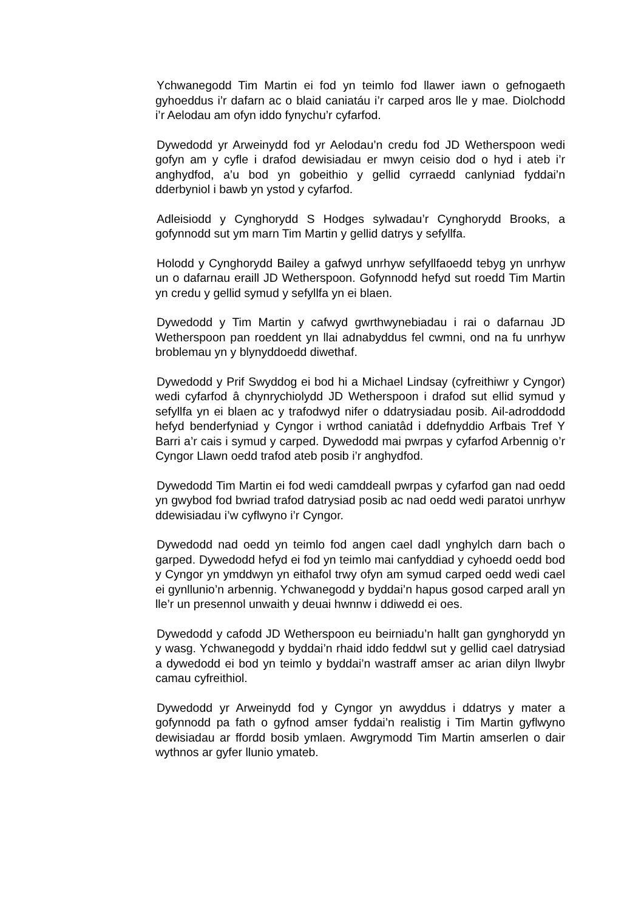Ychwanegodd Tim Martin ei fod yn teimlo fod llawer iawn o gefnogaeth gyhoeddus i’r dafarn ac o blaid caniatáu i’r carped aros lle y mae. Diolchodd i’r Aelodau am ofyn iddo fynychu’r cyfarfod.
Dywedodd yr Arweinydd fod yr Aelodau’n credu fod JD Wetherspoon wedi gofyn am y cyfle i drafod dewisiadau er mwyn ceisio dod o hyd i ateb i’r anghydfod, a’u bod yn gobeithio y gellid cyrraedd canlyniad fyddai’n dderbyniol i bawb yn ystod y cyfarfod.
Adleisiodd y Cynghorydd S Hodges sylwadau’r Cynghorydd Brooks, a gofynnodd sut ym marn Tim Martin y gellid datrys y sefyllfa.
Holodd y Cynghorydd Bailey a gafwyd unrhyw sefyllfaoedd tebyg yn unrhyw un o dafarnau eraill JD Wetherspoon. Gofynnodd hefyd sut roedd Tim Martin yn credu y gellid symud y sefyllfa yn ei blaen.
Dywedodd y Tim Martin y cafwyd gwrthwynebiadau i rai o dafarnau JD Wetherspoon pan roeddent yn llai adnabyddus fel cwmni, ond na fu unrhyw broblemau yn y blynyddoedd diwethaf.
Dywedodd y Prif Swyddog ei bod hi a Michael Lindsay (cyfreithiwr y Cyngor) wedi cyfarfod â chynrychiolydd JD Wetherspoon i drafod sut ellid symud y sefyllfa yn ei blaen ac y trafodwyd nifer o ddatrysiadau posib. Ail-adroddodd hefyd benderfyniad y Cyngor i wrthod caniatâd i ddefnyddio Arfbais Tref Y Barri a’r cais i symud y carped. Dywedodd mai pwrpas y cyfarfod Arbennig o’r Cyngor Llawn oedd trafod ateb posib i’r anghydfod.
Dywedodd Tim Martin ei fod wedi camddeall pwrpas y cyfarfod gan nad oedd yn gwybod fod bwriad trafod datrysiad posib ac nad oedd wedi paratoi unrhyw ddewisiadau i’w cyflwyno i’r Cyngor.
Dywedodd nad oedd yn teimlo fod angen cael dadl ynghylch darn bach o garped. Dywedodd hefyd ei fod yn teimlo mai canfyddiad y cyhoedd oedd bod y Cyngor yn ymddwyn yn eithafol trwy ofyn am symud carped oedd wedi cael ei gynllunio’n arbennig. Ychwanegodd y byddai’n hapus gosod carped arall yn lle’r un presennol unwaith y deuai hwnnw i ddiwedd ei oes.
Dywedodd y cafodd JD Wetherspoon eu beirniadu’n hallt gan gynghorydd yn y wasg. Ychwanegodd y byddai’n rhaid iddo feddwl sut y gellid cael datrysiad a dywedodd ei bod yn teimlo y byddai’n wastraff amser ac arian dilyn llwybr camau cyfreithiol.
Dywedodd yr Arweinydd fod y Cyngor yn awyddus i ddatrys y mater a gofynnodd pa fath o gyfnod amser fyddai’n realistig i Tim Martin gyflwyno dewisiadau ar ffordd bosib ymlaen. Awgrymodd Tim Martin amserlen o dair wythnos ar gyfer llunio ymateb.